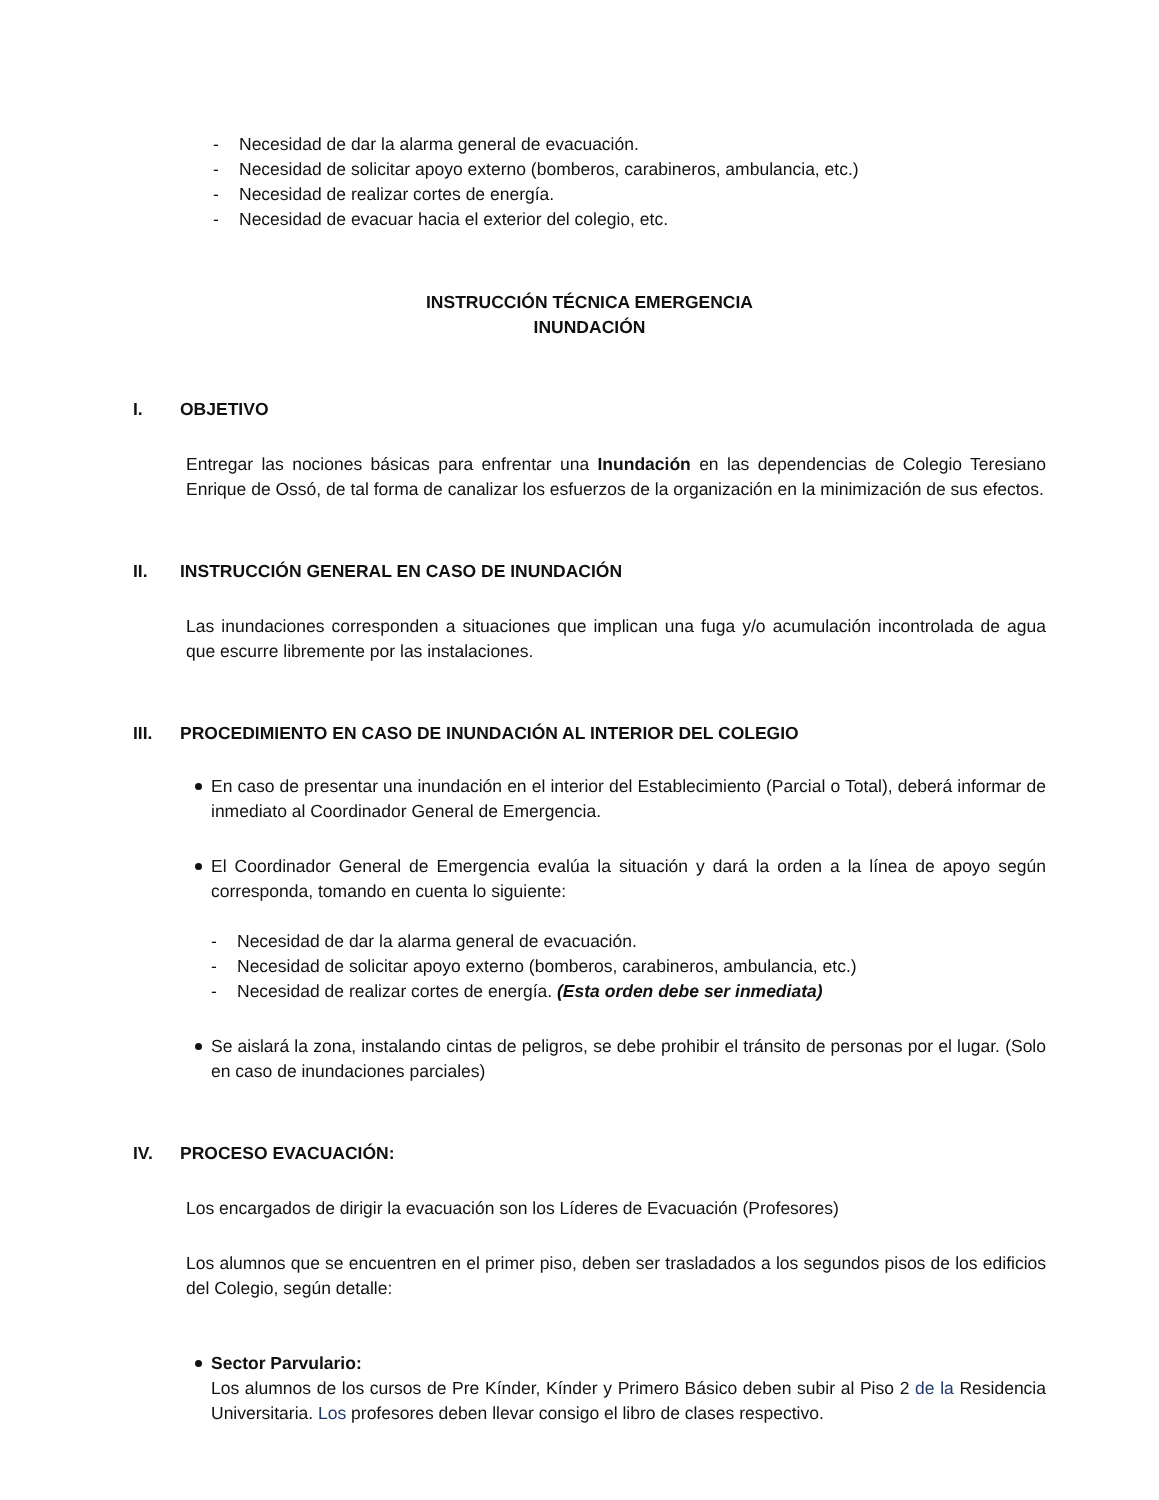- Necesidad de dar la alarma general de evacuación.
- Necesidad de solicitar apoyo externo (bomberos, carabineros, ambulancia, etc.)
- Necesidad de realizar cortes de energía.
- Necesidad de evacuar hacia el exterior del colegio, etc.
INSTRUCCIÓN TÉCNICA EMERGENCIA
INUNDACIÓN
I. OBJETIVO
Entregar las nociones básicas para enfrentar una Inundación en las dependencias de Colegio Teresiano Enrique de Ossó, de tal forma de canalizar los esfuerzos de la organización en la minimización de sus efectos.
II. INSTRUCCIÓN GENERAL EN CASO DE INUNDACIÓN
Las inundaciones corresponden a situaciones que implican una fuga y/o acumulación incontrolada de agua que escurre libremente por las instalaciones.
III. PROCEDIMIENTO EN CASO DE INUNDACIÓN AL INTERIOR DEL COLEGIO
En caso de presentar una inundación en el interior del Establecimiento (Parcial o Total), deberá informar de inmediato al Coordinador General de Emergencia.
El Coordinador General de Emergencia evalúa la situación y dará la orden a la línea de apoyo según corresponda, tomando en cuenta lo siguiente:
- Necesidad de dar la alarma general de evacuación.
- Necesidad de solicitar apoyo externo (bomberos, carabineros, ambulancia, etc.)
- Necesidad de realizar cortes de energía. (Esta orden debe ser inmediata)
Se aislará la zona, instalando cintas de peligros, se debe prohibir el tránsito de personas por el lugar. (Solo en caso de inundaciones parciales)
IV. PROCESO EVACUACIÓN:
Los encargados de dirigir la evacuación son los Líderes de Evacuación (Profesores)
Los alumnos que se encuentren en el primer piso, deben ser trasladados a los segundos pisos de los edificios del Colegio, según detalle:
Sector Parvulario:
Los alumnos de los cursos de Pre Kínder, Kínder y Primero Básico deben subir al Piso 2 de la Residencia Universitaria. Los profesores deben llevar consigo el libro de clases respectivo.